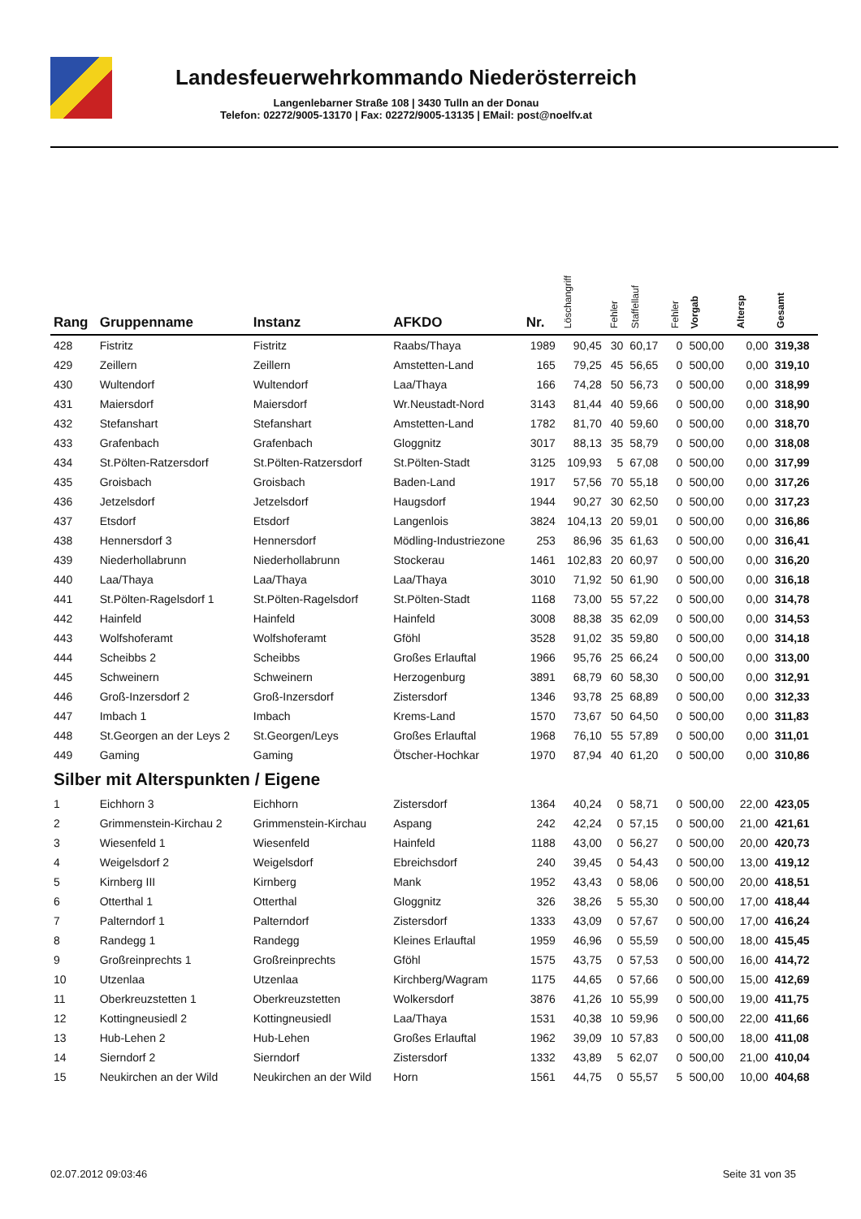Landesfeuerwehrkommando Niederösterreich
Langenlebarner Straße 108 | 3430 Tulln an der Donau
Telefon: 02272/9005-13170 | Fax: 02272/9005-13135 | EMail: post@noelfv.at
| Rang | Gruppenname | Instanz | AFKDO | Nr. | Löschangriff | Fehler | Staffellauf | Fehler | Vorgab | Altersp | Gesamt |
| --- | --- | --- | --- | --- | --- | --- | --- | --- | --- | --- | --- |
| 428 | Fistritz | Fistritz | Raabs/Thaya | 1989 | 90,45 | 30 | 60,17 | 0 | 500,00 | 0,00 | 319,38 |
| 429 | Zeillern | Zeillern | Amstetten-Land | 165 | 79,25 | 45 | 56,65 | 0 | 500,00 | 0,00 | 319,10 |
| 430 | Wultendorf | Wultendorf | Laa/Thaya | 166 | 74,28 | 50 | 56,73 | 0 | 500,00 | 0,00 | 318,99 |
| 431 | Maiersdorf | Maiersdorf | Wr.Neustadt-Nord | 3143 | 81,44 | 40 | 59,66 | 0 | 500,00 | 0,00 | 318,90 |
| 432 | Stefanshart | Stefanshart | Amstetten-Land | 1782 | 81,70 | 40 | 59,60 | 0 | 500,00 | 0,00 | 318,70 |
| 433 | Grafenbach | Grafenbach | Gloggnitz | 3017 | 88,13 | 35 | 58,79 | 0 | 500,00 | 0,00 | 318,08 |
| 434 | St.Pölten-Ratzersdorf | St.Pölten-Ratzersdorf | St.Pölten-Stadt | 3125 | 109,93 | 5 | 67,08 | 0 | 500,00 | 0,00 | 317,99 |
| 435 | Groisbach | Groisbach | Baden-Land | 1917 | 57,56 | 70 | 55,18 | 0 | 500,00 | 0,00 | 317,26 |
| 436 | Jetzelsdorf | Jetzelsdorf | Haugsdorf | 1944 | 90,27 | 30 | 62,50 | 0 | 500,00 | 0,00 | 317,23 |
| 437 | Etsdorf | Etsdorf | Langenlois | 3824 | 104,13 | 20 | 59,01 | 0 | 500,00 | 0,00 | 316,86 |
| 438 | Hennersdorf 3 | Hennersdorf | Mödling-Industriezone | 253 | 86,96 | 35 | 61,63 | 0 | 500,00 | 0,00 | 316,41 |
| 439 | Niederhollabrunn | Niederhollabrunn | Stockerau | 1461 | 102,83 | 20 | 60,97 | 0 | 500,00 | 0,00 | 316,20 |
| 440 | Laa/Thaya | Laa/Thaya | Laa/Thaya | 3010 | 71,92 | 50 | 61,90 | 0 | 500,00 | 0,00 | 316,18 |
| 441 | St.Pölten-Ragelsdorf 1 | St.Pölten-Ragelsdorf | St.Pölten-Stadt | 1168 | 73,00 | 55 | 57,22 | 0 | 500,00 | 0,00 | 314,78 |
| 442 | Hainfeld | Hainfeld | Hainfeld | 3008 | 88,38 | 35 | 62,09 | 0 | 500,00 | 0,00 | 314,53 |
| 443 | Wolfshoferamt | Wolfshoferamt | Gföhl | 3528 | 91,02 | 35 | 59,80 | 0 | 500,00 | 0,00 | 314,18 |
| 444 | Scheibbs 2 | Scheibbs | Großes Erlauftal | 1966 | 95,76 | 25 | 66,24 | 0 | 500,00 | 0,00 | 313,00 |
| 445 | Schweinern | Schweinern | Herzogenburg | 3891 | 68,79 | 60 | 58,30 | 0 | 500,00 | 0,00 | 312,91 |
| 446 | Groß-Inzersdorf 2 | Groß-Inzersdorf | Zistersdorf | 1346 | 93,78 | 25 | 68,89 | 0 | 500,00 | 0,00 | 312,33 |
| 447 | Imbach 1 | Imbach | Krems-Land | 1570 | 73,67 | 50 | 64,50 | 0 | 500,00 | 0,00 | 311,83 |
| 448 | St.Georgen an der Leys 2 | St.Georgen/Leys | Großes Erlauftal | 1968 | 76,10 | 55 | 57,89 | 0 | 500,00 | 0,00 | 311,01 |
| 449 | Gaming | Gaming | Ötscher-Hochkar | 1970 | 87,94 | 40 | 61,20 | 0 | 500,00 | 0,00 | 310,86 |
| Silber mit Alterspunkten / Eigene | | | | | | | | | | | |
| 1 | Eichhorn 3 | Eichhorn | Zistersdorf | 1364 | 40,24 | 0 | 58,71 | 0 | 500,00 | 22,00 | 423,05 |
| 2 | Grimmenstein-Kirchau 2 | Grimmenstein-Kirchau | Aspang | 242 | 42,24 | 0 | 57,15 | 0 | 500,00 | 21,00 | 421,61 |
| 3 | Wiesenfeld 1 | Wiesenfeld | Hainfeld | 1188 | 43,00 | 0 | 56,27 | 0 | 500,00 | 20,00 | 420,73 |
| 4 | Weigelsdorf 2 | Weigelsdorf | Ebreichsdorf | 240 | 39,45 | 0 | 54,43 | 0 | 500,00 | 13,00 | 419,12 |
| 5 | Kirnberg III | Kirnberg | Mank | 1952 | 43,43 | 0 | 58,06 | 0 | 500,00 | 20,00 | 418,51 |
| 6 | Otterthal 1 | Otterthal | Gloggnitz | 326 | 38,26 | 5 | 55,30 | 0 | 500,00 | 17,00 | 418,44 |
| 7 | Palterndorf 1 | Palterndorf | Zistersdorf | 1333 | 43,09 | 0 | 57,67 | 0 | 500,00 | 17,00 | 416,24 |
| 8 | Randegg 1 | Randegg | Kleines Erlauftal | 1959 | 46,96 | 0 | 55,59 | 0 | 500,00 | 18,00 | 415,45 |
| 9 | Großreinprechts 1 | Großreinprechts | Gföhl | 1575 | 43,75 | 0 | 57,53 | 0 | 500,00 | 16,00 | 414,72 |
| 10 | Utzenlaa | Utzenlaa | Kirchberg/Wagram | 1175 | 44,65 | 0 | 57,66 | 0 | 500,00 | 15,00 | 412,69 |
| 11 | Oberkreuzstetten 1 | Oberkreuzstetten | Wolkersdorf | 3876 | 41,26 | 10 | 55,99 | 0 | 500,00 | 19,00 | 411,75 |
| 12 | Kottingneusiedl 2 | Kottingneusiedl | Laa/Thaya | 1531 | 40,38 | 10 | 59,96 | 0 | 500,00 | 22,00 | 411,66 |
| 13 | Hub-Lehen 2 | Hub-Lehen | Großes Erlauftal | 1962 | 39,09 | 10 | 57,83 | 0 | 500,00 | 18,00 | 411,08 |
| 14 | Sierndorf 2 | Sierndorf | Zistersdorf | 1332 | 43,89 | 5 | 62,07 | 0 | 500,00 | 21,00 | 410,04 |
| 15 | Neukirchen an der Wild | Neukirchen an der Wild | Horn | 1561 | 44,75 | 0 | 55,57 | 5 | 500,00 | 10,00 | 404,68 |
02.07.2012 09:03:46 Seite 31 von 35